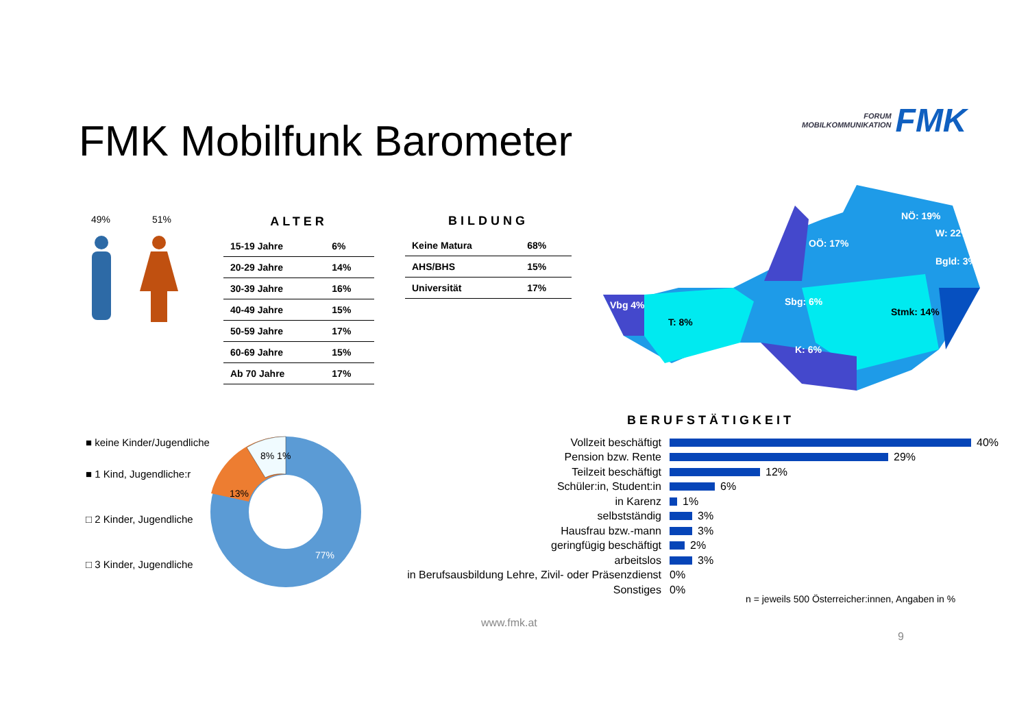FMK Mobilfunk Barometer
FORUM
MOBILKOMMUNIKATION
FMK
49% 51%
ALTER
| 15-19 Jahre | 6% |
| 20-29 Jahre | 14% |
| 30-39 Jahre | 16% |
| 40-49 Jahre | 15% |
| 50-59 Jahre | 17% |
| 60-69 Jahre | 15% |
| Ab 70 Jahre | 17% |
BILDUNG
| Keine Matura | 68% |
| AHS/BHS | 15% |
| Universität | 17% |
NÖ: 19%
W: 22%
Bgld: 3%
OÖ: 17%
Sbg: 6%
Vbg 4%
Stmk: 14%
T: 8%
K: 6%
■ keine Kinder/Jugendliche
■ 1 Kind, Jugendliche:r
□ 2 Kinder, Jugendliche
□ 3 Kinder, Jugendliche
13%
8% 1%
77%
BERUFSTÄTIGKEIT
Vollzeit beschäftigt 40%
Pension bzw. Rente 29%
Teilzeit beschäftigt 12%
Schüler:in, Student:in 6%
in Karenz 1%
selbstständig 3%
Hausfrau bzw.-mann 3%
geringfügig beschäftigt 2%
arbeitslos 3%
in Berufsausbildung Lehre, Zivil- oder Präsenzdienst 0%
Sonstiges 0%
n = jeweils 500 Österreicher:innen, Angaben in %
www.fmk.at
9